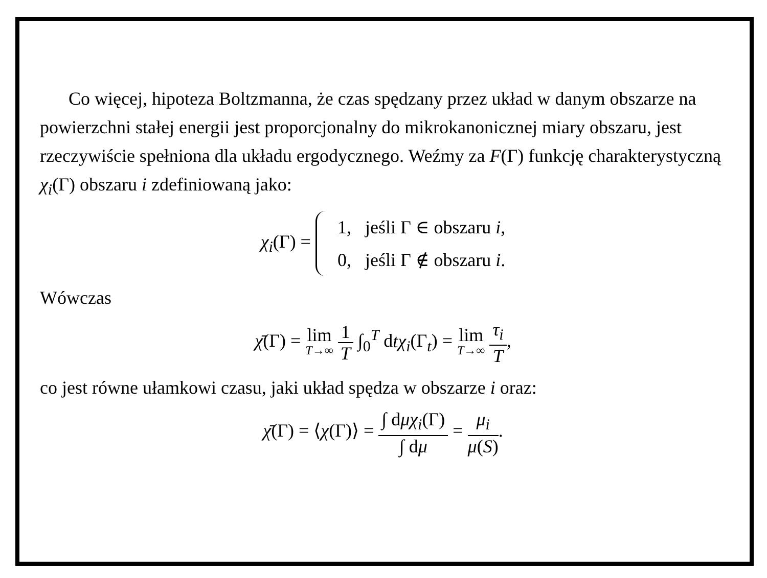Co więcej, hipoteza Boltzmanna, że czas spędzany przez układ w danym obszarze na powierzchni stałej energii jest proporcjonalny do mikrokanonicznej miary obszaru, jest rzeczywiście spełniona dla układu ergodycznego. Weźmy za F(Γ) funkcję charakterystyczną χ<sub>i</sub>(Γ) obszaru i zdefiniowaną jako:
χ<sub>i</sub>(Γ) = 1, jeśli Γ ∈ obszaru i,
0, jeśli Γ ∉ obszaru i.
Wówczas
χ̄(Γ) = lim T→∞ 1 T ∫<sub>0</sub><sup>T</sup> dtχ<sub>i</sub>(Γ<sub>t</sub>) = lim T→∞ τ<sub>i</sub> T,
co jest równe ułamkowi czasu, jaki układ spędza w obszarze i oraz:
χ̄(Γ) = ⟨χ(Γ)⟩ = ∫ dμχ<sub>i</sub>(Γ) ∫ dμ = μ<sub>i</sub> μ(S).